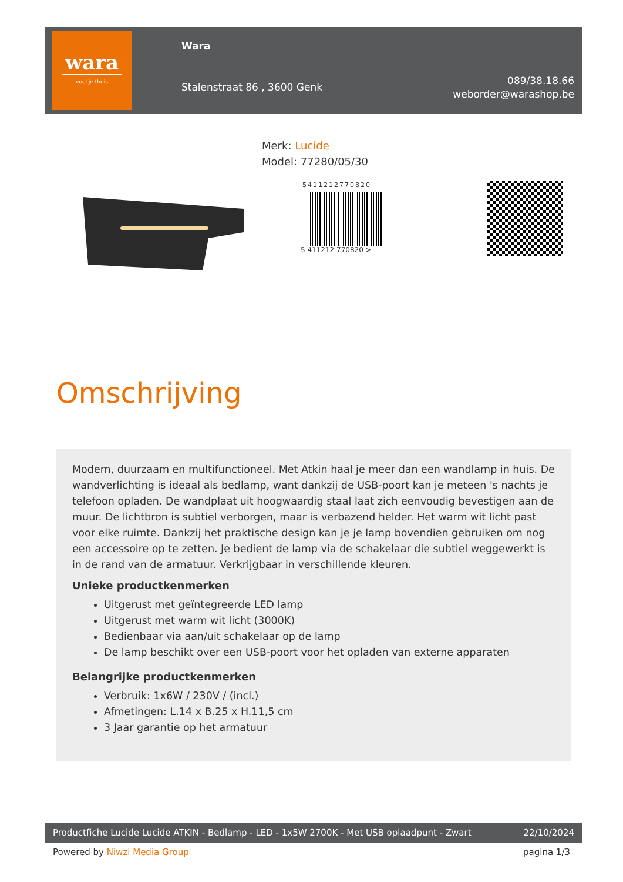wara
voel je thuis
Wara
Stalenstraat 86 , 3600 Genk
089/38.18.66
weborder@warashop.be
Merk: Lucide
Model: 77280/05/30
5411212770820
5 411212 770820 >
Omschrijving
Modern, duurzaam en multifunctioneel. Met Atkin haal je meer dan een wandlamp in huis. De wandverlichting is ideaal als bedlamp, want dankzij de USB-poort kan je meteen 's nachts je telefoon opladen. De wandplaat uit hoogwaardig staal laat zich eenvoudig bevestigen aan de muur. De lichtbron is subtiel verborgen, maar is verbazend helder. Het warm wit licht past voor elke ruimte. Dankzij het praktische design kan je je lamp bovendien gebruiken om nog een accessoire op te zetten. Je bedient de lamp via de schakelaar die subtiel weggewerkt is in de rand van de armatuur. Verkrijgbaar in verschillende kleuren.
Unieke productkenmerken
Uitgerust met geïntegreerde LED lamp
Uitgerust met warm wit licht (3000K)
Bedienbaar via aan/uit schakelaar op de lamp
De lamp beschikt over een USB-poort voor het opladen van externe apparaten
Belangrijke productkenmerken
Verbruik: 1x6W / 230V / (incl.)
Afmetingen: L.14 x B.25 x H.11,5 cm
3 Jaar garantie op het armatuur
Productfiche Lucide Lucide ATKIN - Bedlamp - LED - 1x5W 2700K - Met USB oplaadpunt - Zwart 22/10/2024
Powered by Niwzi Media Group pagina 1/3